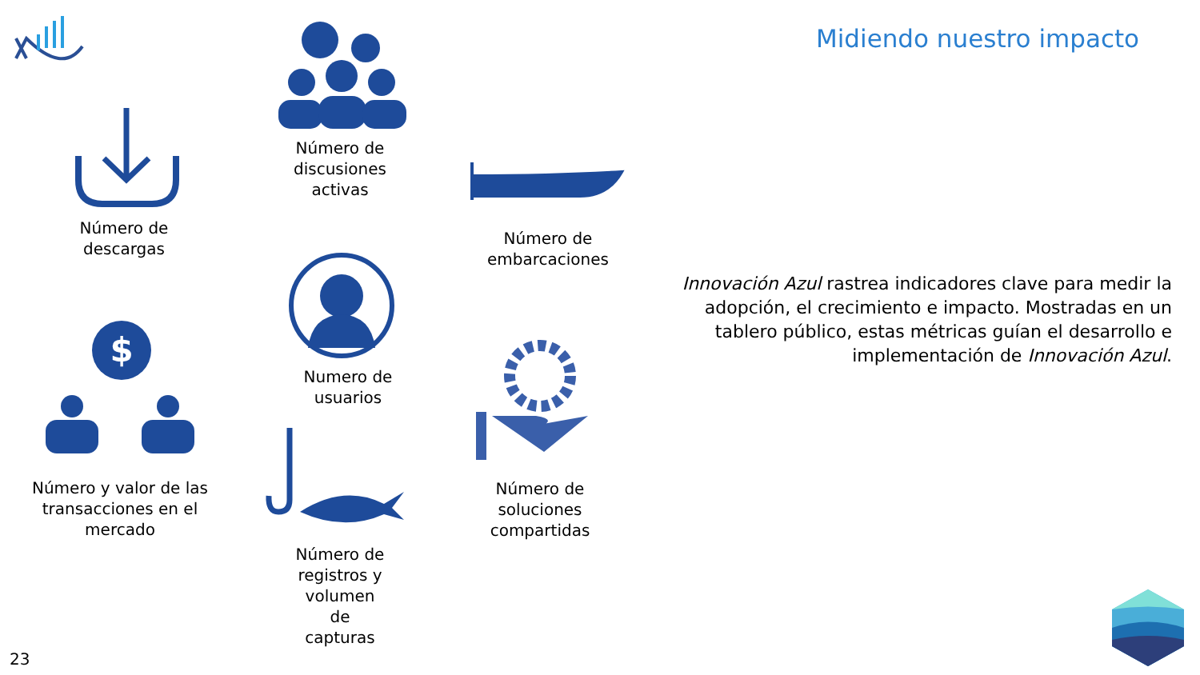Midiendo nuestro impacto
Número de
descargas
Número de
discusiones
activas
Número de
embarcaciones
Numero de
usuarios
$
Número y valor de las
transacciones en el
mercado
Número de
soluciones
compartidas
Número de
registros y
volumen
de
capturas
Innovación Azul rastrea indicadores clave para medir la adopción, el crecimiento e impacto. Mostradas en un tablero público, estas métricas guían el desarrollo e implementación de Innovación Azul.
23